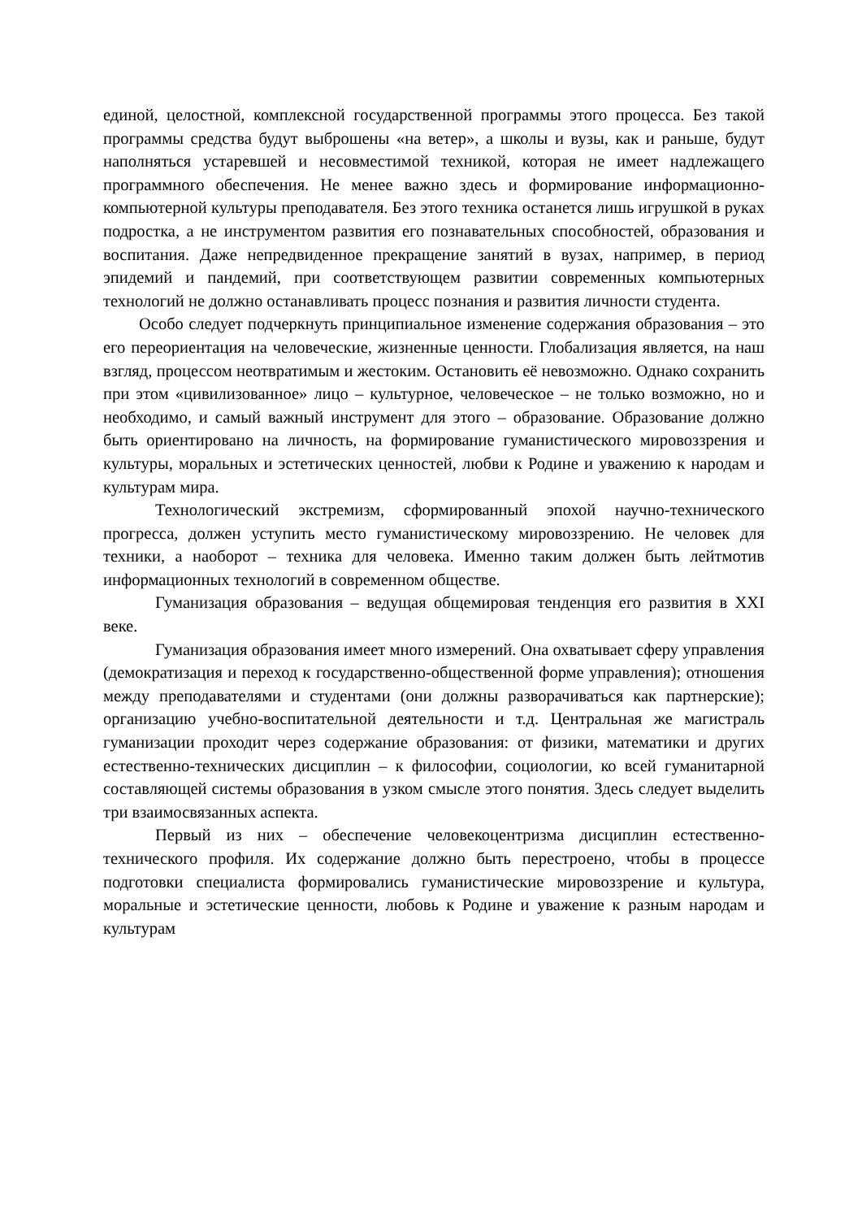единой, целостной, комплексной государственной программы этого процесса. Без такой программы средства будут выброшены «на ветер», а школы и вузы, как и раньше, будут наполняться устаревшей и несовместимой техникой, которая не имеет надлежащего программного обеспечения. Не менее важно здесь и формирование информационно-компьютерной культуры преподавателя. Без этого техника останется лишь игрушкой в руках подростка, а не инструментом развития его познавательных способностей, образования и воспитания. Даже непредвиденное прекращение занятий в вузах, например, в период эпидемий и пандемий, при соответствующем развитии современных компьютерных технологий не должно останавливать процесс познания и развития личности студента.
Особо следует подчеркнуть принципиальное изменение содержания образования – это его переориентация на человеческие, жизненные ценности. Глобализация является, на наш взгляд, процессом неотвратимым и жестоким. Остановить её невозможно. Однако сохранить при этом «цивилизованное» лицо – культурное, человеческое – не только возможно, но и необходимо, и самый важный инструмент для этого – образование. Образование должно быть ориентировано на личность, на формирование гуманистического мировоззрения и культуры, моральных и эстетических ценностей, любви к Родине и уважению к народам и культурам мира.
Технологический экстремизм, сформированный эпохой научно-технического прогресса, должен уступить место гуманистическому мировоззрению. Не человек для техники, а наоборот – техника для человека. Именно таким должен быть лейтмотив информационных технологий в современном обществе.
Гуманизация образования – ведущая общемировая тенденция его развития в XXI веке.
Гуманизация образования имеет много измерений. Она охватывает сферу управления (демократизация и переход к государственно-общественной форме управления); отношения между преподавателями и студентами (они должны разворачиваться как партнерские); организацию учебно-воспитательной деятельности и т.д. Центральная же магистраль гуманизации проходит через содержание образования: от физики, математики и других естественно-технических дисциплин – к философии, социологии, ко всей гуманитарной составляющей системы образования в узком смысле этого понятия. Здесь следует выделить три взаимосвязанных аспекта.
Первый из них – обеспечение человекоцентризма дисциплин естественно-технического профиля. Их содержание должно быть перестроено, чтобы в процессе подготовки специалиста формировались гуманистические мировоззрение и культура, моральные и эстетические ценности, любовь к Родине и уважение к разным народам и культурам